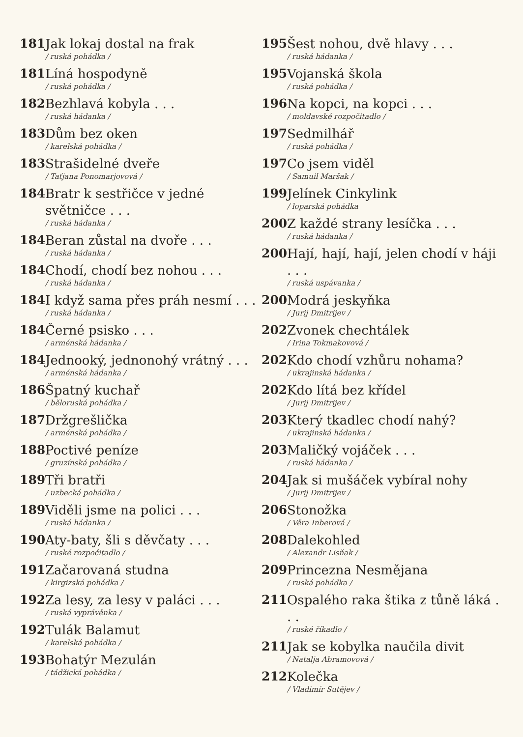181 Jak lokaj dostal na frak
/ ruská pohádka /
181 Líná hospodyně
/ ruská pohádka /
182 Bezhlavá kobyla . . .
/ ruská hádanka /
183 Dům bez oken
/ karelská pohádka /
183 Strašidelné dveře
/ Taťjana Ponomarjovová /
184 Bratr k sestřičce v jedné světničce . . .
/ ruská hádanka /
184 Beran zůstal na dvoře . . .
/ ruská hádanka /
184 Chodí, chodí bez nohou . . .
/ ruská hádanka /
184 I když sama přes práh nesmí . . .
/ ruská hádanka /
184 Černé psisko . . .
/ arménská hádanka /
184 Jednooký, jednonohý vrátný . . .
/ arménská hádanka /
186 Špatný kuchař
/ běloruská pohádka /
187 Držgrešlička
/ arménská pohádka /
188 Poctivé peníze
/ gruzínská pohádka /
189 Tři bratři
/ uzbecká pohádka /
189 Viděli jsme na polici . . .
/ ruská hádanka /
190 Aty-baty, šli s děvčaty . . .
/ ruské rozpočitadlo /
191 Začarovaná studna
/ kirgizská pohádka /
192 Za lesy, za lesy v paláci . . .
/ ruská vyprávěnka /
192 Tulák Balamut
/ karelská pohádka /
193 Bohatýr Mezulán
/ tádžická pohádka /
195 Šest nohou, dvě hlavy . . .
/ ruská hádanka /
195 Vojanská škola
/ ruská pohádka /
196 Na kopci, na kopci . . .
/ moldavské rozpočitadlo /
197 Sedmilhář
/ ruská pohádka /
197 Co jsem viděl
/ Samuil Maršak /
199 Jelínek Cinkylink
/ loparská pohádka
200 Z každé strany lesíčka . . .
/ ruská hádanka /
200 Hají, hají, hají, jelen chodí v háji . . .
/ ruská uspávanka /
200 Modrá jeskyňka
/ Jurij Dmitrijev /
202 Zvonek chechtálek
/ Irina Tokmakovová /
202 Kdo chodí vzhůru nohama?
/ ukrajinská hádanka /
202 Kdo lítá bez křídel
/ Jurij Dmitrijev /
203 Který tkadlec chodí nahý?
/ ukrajinská hádanka /
203 Maličký vojáček . . .
/ ruská hádanka /
204 Jak si mušáček vybíral nohy
/ Jurij Dmitrijev /
206 Stonožka
/ Věra Inberová /
208 Dalekohled
/ Alexandr Lisňak /
209 Princezna Nesmějana
/ ruská pohádka /
211 Ospalého raka štika z tůně láká . . .
/ ruské říkadlo /
211 Jak se kobylka naučila divit
/ Natalja Abramovová /
212 Kolečka
/ Vladimír Sutějev /